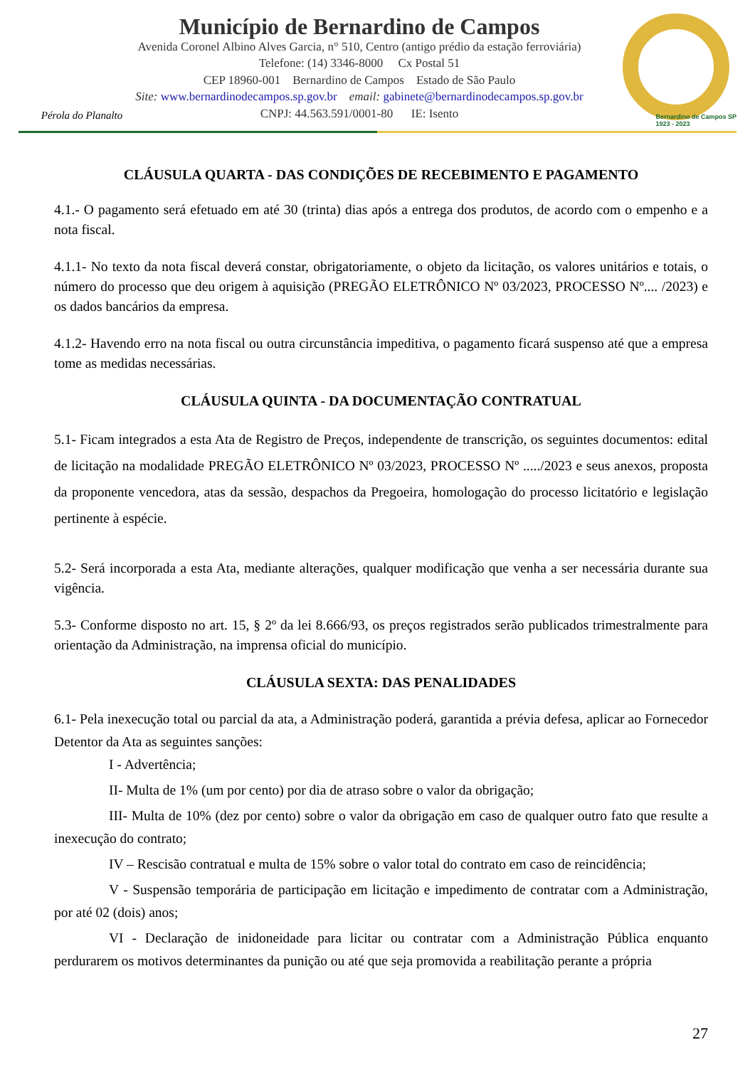Pérola do Planalto
Município de Bernardino de Campos
Avenida Coronel Albino Alves Garcia, n° 510, Centro (antigo prédio da estação ferroviária)
Telefone: (14) 3346-8000 Cx Postal 51
CEP 18960-001 Bernardino de Campos Estado de São Paulo
Site: www.bernardinodecampos.sp.gov.br email: gabinete@bernardinodecampos.sp.gov.br
CNPJ: 44.563.591/0001-80 IE: Isento
Bernardino de Campos SP
1923 - 2023
CLÁUSULA QUARTA - DAS CONDIÇÕES DE RECEBIMENTO E PAGAMENTO
4.1.- O pagamento será efetuado em até 30 (trinta) dias após a entrega dos produtos, de acordo com o empenho e a nota fiscal.
4.1.1- No texto da nota fiscal deverá constar, obrigatoriamente, o objeto da licitação, os valores unitários e totais, o número do processo que deu origem à aquisição (PREGÃO ELETRÔNICO Nº 03/2023, PROCESSO Nº.... /2023) e os dados bancários da empresa.
4.1.2- Havendo erro na nota fiscal ou outra circunstância impeditiva, o pagamento ficará suspenso até que a empresa tome as medidas necessárias.
CLÁUSULA QUINTA - DA DOCUMENTAÇÃO CONTRATUAL
5.1- Ficam integrados a esta Ata de Registro de Preços, independente de transcrição, os seguintes documentos: edital de licitação na modalidade PREGÃO ELETRÔNICO Nº 03/2023, PROCESSO Nº ...../2023 e seus anexos, proposta da proponente vencedora, atas da sessão, despachos da Pregoeira, homologação do processo licitatório e legislação pertinente à espécie.
5.2- Será incorporada a esta Ata, mediante alterações, qualquer modificação que venha a ser necessária durante sua vigência.
5.3- Conforme disposto no art. 15, § 2º da lei 8.666/93, os preços registrados serão publicados trimestralmente para orientação da Administração, na imprensa oficial do município.
CLÁUSULA SEXTA: DAS PENALIDADES
6.1- Pela inexecução total ou parcial da ata, a Administração poderá, garantida a prévia defesa, aplicar ao Fornecedor Detentor da Ata as seguintes sanções:
I - Advertência;
II- Multa de 1% (um por cento) por dia de atraso sobre o valor da obrigação;
III- Multa de 10% (dez por cento) sobre o valor da obrigação em caso de qualquer outro fato que resulte a inexecução do contrato;
IV – Rescisão contratual e multa de 15% sobre o valor total do contrato em caso de reincidência;
V - Suspensão temporária de participação em licitação e impedimento de contratar com a Administração, por até 02 (dois) anos;
VI - Declaração de inidoneidade para licitar ou contratar com a Administração Pública enquanto perdurarem os motivos determinantes da punição ou até que seja promovida a reabilitação perante a própria
27